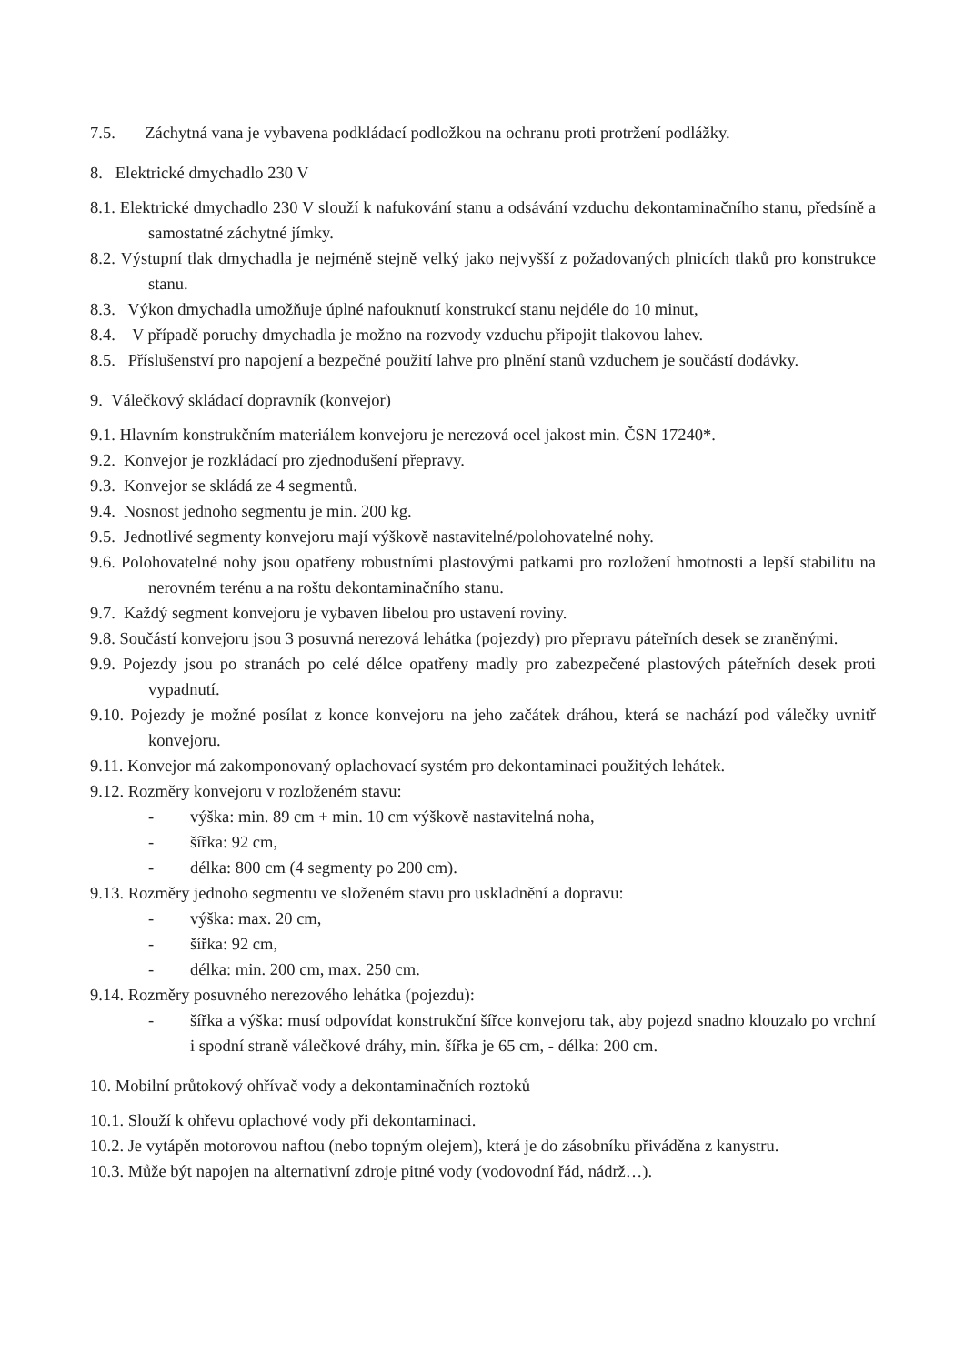7.5. Záchytná vana je vybavena podkládací podložkou na ochranu proti protržení podlážky.
8. Elektrické dmychadlo 230 V
8.1. Elektrické dmychadlo 230 V slouží k nafukování stanu a odsávání vzduchu dekontaminačního stanu, předsíně a samostatné záchytné jímky.
8.2. Výstupní tlak dmychadla je nejméně stejně velký jako nejvyšší z požadovaných plnicích tlaků pro konstrukce stanu.
8.3. Výkon dmychadla umožňuje úplné nafouknutí konstrukcí stanu nejdéle do 10 minut,
8.4. V případě poruchy dmychadla je možno na rozvody vzduchu připojit tlakovou lahev.
8.5. Příslušenství pro napojení a bezpečné použití lahve pro plnění stanů vzduchem je součástí dodávky.
9. Válečkový skládací dopravník (konvejor)
9.1. Hlavním konstrukčním materiálem konvejoru je nerezová ocel jakost min. ČSN 17240*.
9.2. Konvejor je rozkládací pro zjednodušení přepravy.
9.3. Konvejor se skládá ze 4 segmentů.
9.4. Nosnost jednoho segmentu je min. 200 kg.
9.5. Jednotlivé segmenty konvejoru mají výškově nastavitelné/polohovatelné nohy.
9.6. Polohovatelné nohy jsou opatřeny robustními plastovými patkami pro rozložení hmotnosti a lepší stabilitu na nerovném terénu a na roštu dekontaminačního stanu.
9.7. Každý segment konvejoru je vybaven libelou pro ustavení roviny.
9.8. Součástí konvejoru jsou 3 posuvná nerezová lehátka (pojezdy) pro přepravu páteřních desek se zraněnými.
9.9. Pojezdy jsou po stranách po celé délce opatřeny madly pro zabezpečené plastových páteřních desek proti vypadnutí.
9.10. Pojezdy je možné posílat z konce konvejoru na jeho začátek dráhou, která se nachází pod válečky uvnitř konvejoru.
9.11. Konvejor má zakomponovaný oplachovací systém pro dekontaminaci použitých lehátek.
9.12. Rozměry konvejoru v rozloženém stavu:
- výška: min. 89 cm + min. 10 cm výškově nastavitelná noha,
- šířka: 92 cm,
- délka: 800 cm (4 segmenty po 200 cm).
9.13. Rozměry jednoho segmentu ve složeném stavu pro uskladnění a dopravu:
- výška: max. 20 cm,
- šířka: 92 cm,
- délka: min. 200 cm, max. 250 cm.
9.14. Rozměry posuvného nerezového lehátka (pojezdu):
- šířka a výška: musí odpovídat konstrukční šířce konvejoru tak, aby pojezd snadno klouzalo po vrchní i spodní straně válečkové dráhy, min. šířka je 65 cm, - délka: 200 cm.
10. Mobilní průtokový ohřívač vody a dekontaminačních roztoků
10.1. Slouží k ohřevu oplachové vody při dekontaminaci.
10.2. Je vytápěn motorovou naftou (nebo topným olejem), která je do zásobníku přiváděna z kanystru.
10.3. Může být napojen na alternativní zdroje pitné vody (vodovodní řád, nádrž…).